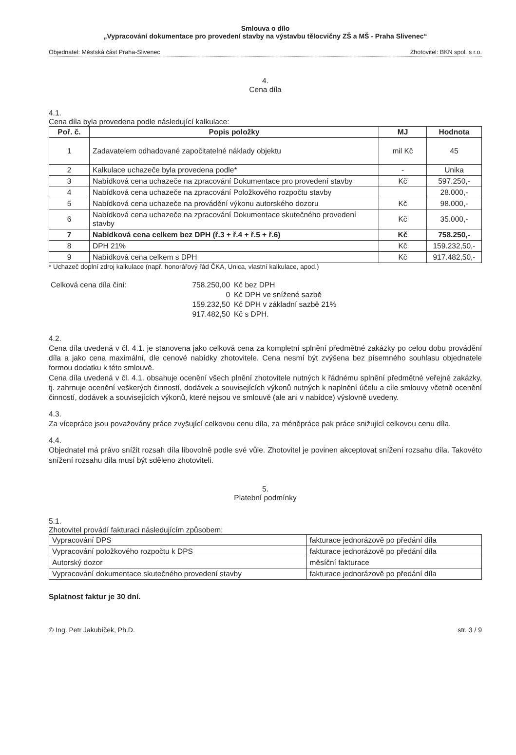Smlouva o dílo
„Vypracování dokumentace pro provedení stavby na výstavbu tělocvičny ZŠ a MŠ - Praha Slivenec“
Objednatel: Městská část Praha-Slivenec Zhotovitel: BKN spol. s r.o.
4.
Cena díla
4.1.
Cena díla byla provedena podle následující kalkulace:
| Poř. č. | Popis položky | MJ | Hodnota |
| --- | --- | --- | --- |
| 1 | Zadavatelem odhadované započitatelné náklady objektu | mil Kč | 45 |
| 2 | Kalkulace uchazeče byla provedena podle* | - | Unika |
| 3 | Nabídková cena uchazeče na zpracování Dokumentace pro provedení stavby | Kč | 597.250,- |
| 4 | Nabídková cena uchazeče na zpracování Položkového rozpočtu stavby | | 28.000,- |
| 5 | Nabídková cena uchazeče na provádění výkonu autorského dozoru | Kč | 98.000,- |
| 6 | Nabídková cena uchazeče na zpracování Dokumentace skutečného provedení stavby | Kč | 35.000,- |
| 7 | Nabídková cena celkem bez DPH (ř.3 + ř.4 + ř.5 + ř.6) | Kč | 758.250,- |
| 8 | DPH 21% | Kč | 159.232,50,- |
| 9 | Nabídková cena celkem s DPH | Kč | 917.482,50,- |
* Uchazeč doplní zdroj kalkulace (např. honorářový řád ČKA, Unica, vlastní kalkulace, apod.)
| Celková cena díla činí: | 758.250,00 | Kč bez DPH |
| | 0 | Kč DPH ve snížené sazbě |
| | 159.232,50 | Kč DPH v základní sazbě 21% |
| | 917.482,50 | Kč s DPH. |
4.2.
Cena díla uvedená v čl. 4.1. je stanovena jako celková cena za kompletní splnění předmětné zakázky po celou dobu provádění díla a jako cena maximální, dle cenové nabídky zhotovitele. Cena nesmí být zvýšena bez písemného souhlasu objednatele formou dodatku k této smlouvě.
Cena díla uvedená v čl. 4.1. obsahuje ocenění všech plnění zhotovitele nutných k řádnému splnění předmětné veřejné zakázky, tj. zahrnuje ocenění veškerých činností, dodávek a souvisejících výkonů nutných k naplnění účelu a cíle smlouvy včetně ocenění činností, dodávek a souvisejících výkonů, které nejsou ve smlouvě (ale ani v nabídce) výslovně uvedeny.
4.3.
Za vícepráce jsou považovány práce zvyšující celkovou cenu díla, za méněpráce pak práce snižující celkovou cenu díla.
4.4.
Objednatel má právo snížit rozsah díla libovolně podle své vůle. Zhotovitel je povinen akceptovat snížení rozsahu díla. Takovéto snížení rozsahu díla musí být sděleno zhotoviteli.
5.
Platební podmínky
5.1.
Zhotovitel provádí fakturaci následujícím způsobem:
| Vypracování DPS | fakturace jednorázově po předání díla |
| Vypracování položkového rozpočtu k DPS | fakturace jednorázově po předání díla |
| Autorský dozor | měsíční fakturace |
| Vypracování dokumentace skutečného provedení stavby | fakturace jednorázově po předání díla |
Splatnost faktur je 30 dní.
© Ing. Petr Jakubíček, Ph.D. str. 3 / 9